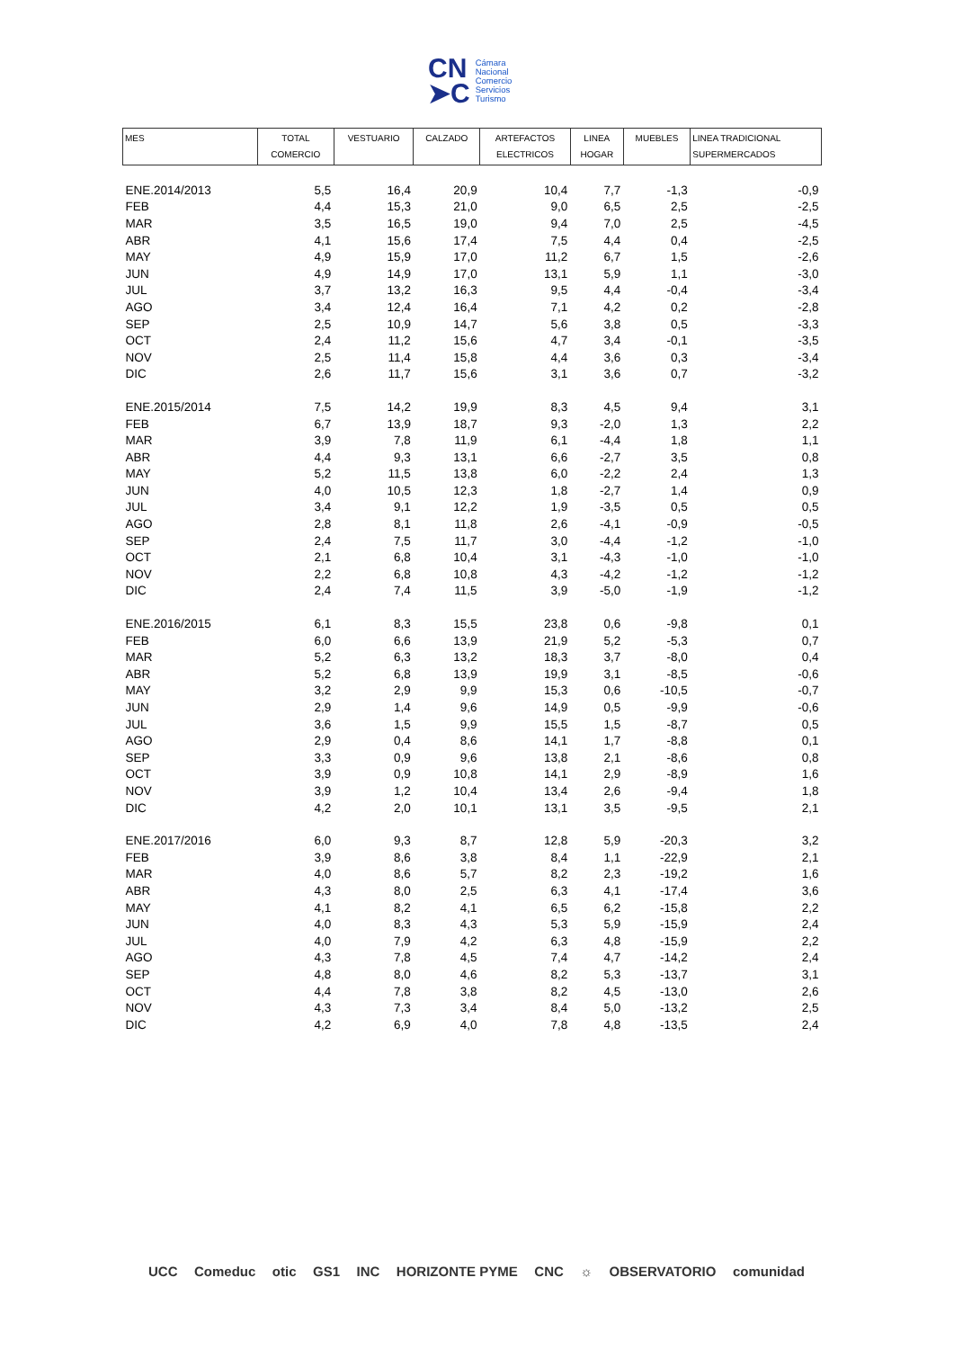CN
➤C
Cámara
Nacional
Comercio
Servicios
Turismo
| MES | TOTAL COMERCIO | VESTUARIO | CALZADO | ARTEFACTOS ELECTRICOS | LINEA HOGAR | MUEBLES | LINEA TRADICIONAL SUPERMERCADOS |
| --- | --- | --- | --- | --- | --- | --- | --- |
| ENE.2014/2013 | 5,5 | 16,4 | 20,9 | 10,4 | 7,7 | -1,3 | -0,9 |
| FEB | 4,4 | 15,3 | 21,0 | 9,0 | 6,5 | 2,5 | -2,5 |
| MAR | 3,5 | 16,5 | 19,0 | 9,4 | 7,0 | 2,5 | -4,5 |
| ABR | 4,1 | 15,6 | 17,4 | 7,5 | 4,4 | 0,4 | -2,5 |
| MAY | 4,9 | 15,9 | 17,0 | 11,2 | 6,7 | 1,5 | -2,6 |
| JUN | 4,9 | 14,9 | 17,0 | 13,1 | 5,9 | 1,1 | -3,0 |
| JUL | 3,7 | 13,2 | 16,3 | 9,5 | 4,4 | -0,4 | -3,4 |
| AGO | 3,4 | 12,4 | 16,4 | 7,1 | 4,2 | 0,2 | -2,8 |
| SEP | 2,5 | 10,9 | 14,7 | 5,6 | 3,8 | 0,5 | -3,3 |
| OCT | 2,4 | 11,2 | 15,6 | 4,7 | 3,4 | -0,1 | -3,5 |
| NOV | 2,5 | 11,4 | 15,8 | 4,4 | 3,6 | 0,3 | -3,4 |
| DIC | 2,6 | 11,7 | 15,6 | 3,1 | 3,6 | 0,7 | -3,2 |
| ENE.2015/2014 | 7,5 | 14,2 | 19,9 | 8,3 | 4,5 | 9,4 | 3,1 |
| FEB | 6,7 | 13,9 | 18,7 | 9,3 | -2,0 | 1,3 | 2,2 |
| MAR | 3,9 | 7,8 | 11,9 | 6,1 | -4,4 | 1,8 | 1,1 |
| ABR | 4,4 | 9,3 | 13,1 | 6,6 | -2,7 | 3,5 | 0,8 |
| MAY | 5,2 | 11,5 | 13,8 | 6,0 | -2,2 | 2,4 | 1,3 |
| JUN | 4,0 | 10,5 | 12,3 | 1,8 | -2,7 | 1,4 | 0,9 |
| JUL | 3,4 | 9,1 | 12,2 | 1,9 | -3,5 | 0,5 | 0,5 |
| AGO | 2,8 | 8,1 | 11,8 | 2,6 | -4,1 | -0,9 | -0,5 |
| SEP | 2,4 | 7,5 | 11,7 | 3,0 | -4,4 | -1,2 | -1,0 |
| OCT | 2,1 | 6,8 | 10,4 | 3,1 | -4,3 | -1,0 | -1,0 |
| NOV | 2,2 | 6,8 | 10,8 | 4,3 | -4,2 | -1,2 | -1,2 |
| DIC | 2,4 | 7,4 | 11,5 | 3,9 | -5,0 | -1,9 | -1,2 |
| ENE.2016/2015 | 6,1 | 8,3 | 15,5 | 23,8 | 0,6 | -9,8 | 0,1 |
| FEB | 6,0 | 6,6 | 13,9 | 21,9 | 5,2 | -5,3 | 0,7 |
| MAR | 5,2 | 6,3 | 13,2 | 18,3 | 3,7 | -8,0 | 0,4 |
| ABR | 5,2 | 6,8 | 13,9 | 19,9 | 3,1 | -8,5 | -0,6 |
| MAY | 3,2 | 2,9 | 9,9 | 15,3 | 0,6 | -10,5 | -0,7 |
| JUN | 2,9 | 1,4 | 9,6 | 14,9 | 0,5 | -9,9 | -0,6 |
| JUL | 3,6 | 1,5 | 9,9 | 15,5 | 1,5 | -8,7 | 0,5 |
| AGO | 2,9 | 0,4 | 8,6 | 14,1 | 1,7 | -8,8 | 0,1 |
| SEP | 3,3 | 0,9 | 9,6 | 13,8 | 2,1 | -8,6 | 0,8 |
| OCT | 3,9 | 0,9 | 10,8 | 14,1 | 2,9 | -8,9 | 1,6 |
| NOV | 3,9 | 1,2 | 10,4 | 13,4 | 2,6 | -9,4 | 1,8 |
| DIC | 4,2 | 2,0 | 10,1 | 13,1 | 3,5 | -9,5 | 2,1 |
| ENE.2017/2016 | 6,0 | 9,3 | 8,7 | 12,8 | 5,9 | -20,3 | 3,2 |
| FEB | 3,9 | 8,6 | 3,8 | 8,4 | 1,1 | -22,9 | 2,1 |
| MAR | 4,0 | 8,6 | 5,7 | 8,2 | 2,3 | -19,2 | 1,6 |
| ABR | 4,3 | 8,0 | 2,5 | 6,3 | 4,1 | -17,4 | 3,6 |
| MAY | 4,1 | 8,2 | 4,1 | 6,5 | 6,2 | -15,8 | 2,2 |
| JUN | 4,0 | 8,3 | 4,3 | 5,3 | 5,9 | -15,9 | 2,4 |
| JUL | 4,0 | 7,9 | 4,2 | 6,3 | 4,8 | -15,9 | 2,2 |
| AGO | 4,3 | 7,8 | 4,5 | 7,4 | 4,7 | -14,2 | 2,4 |
| SEP | 4,8 | 8,0 | 4,6 | 8,2 | 5,3 | -13,7 | 3,1 |
| OCT | 4,4 | 7,8 | 3,8 | 8,2 | 4,5 | -13,0 | 2,6 |
| NOV | 4,3 | 7,3 | 3,4 | 8,4 | 5,0 | -13,2 | 2,5 |
| DIC | 4,2 | 6,9 | 4,0 | 7,8 | 4,8 | -13,5 | 2,4 |
UCC Comeduc otic GS1 INC HORIZONTE PYME CNC ☼ OBSERVATORIO comunidad